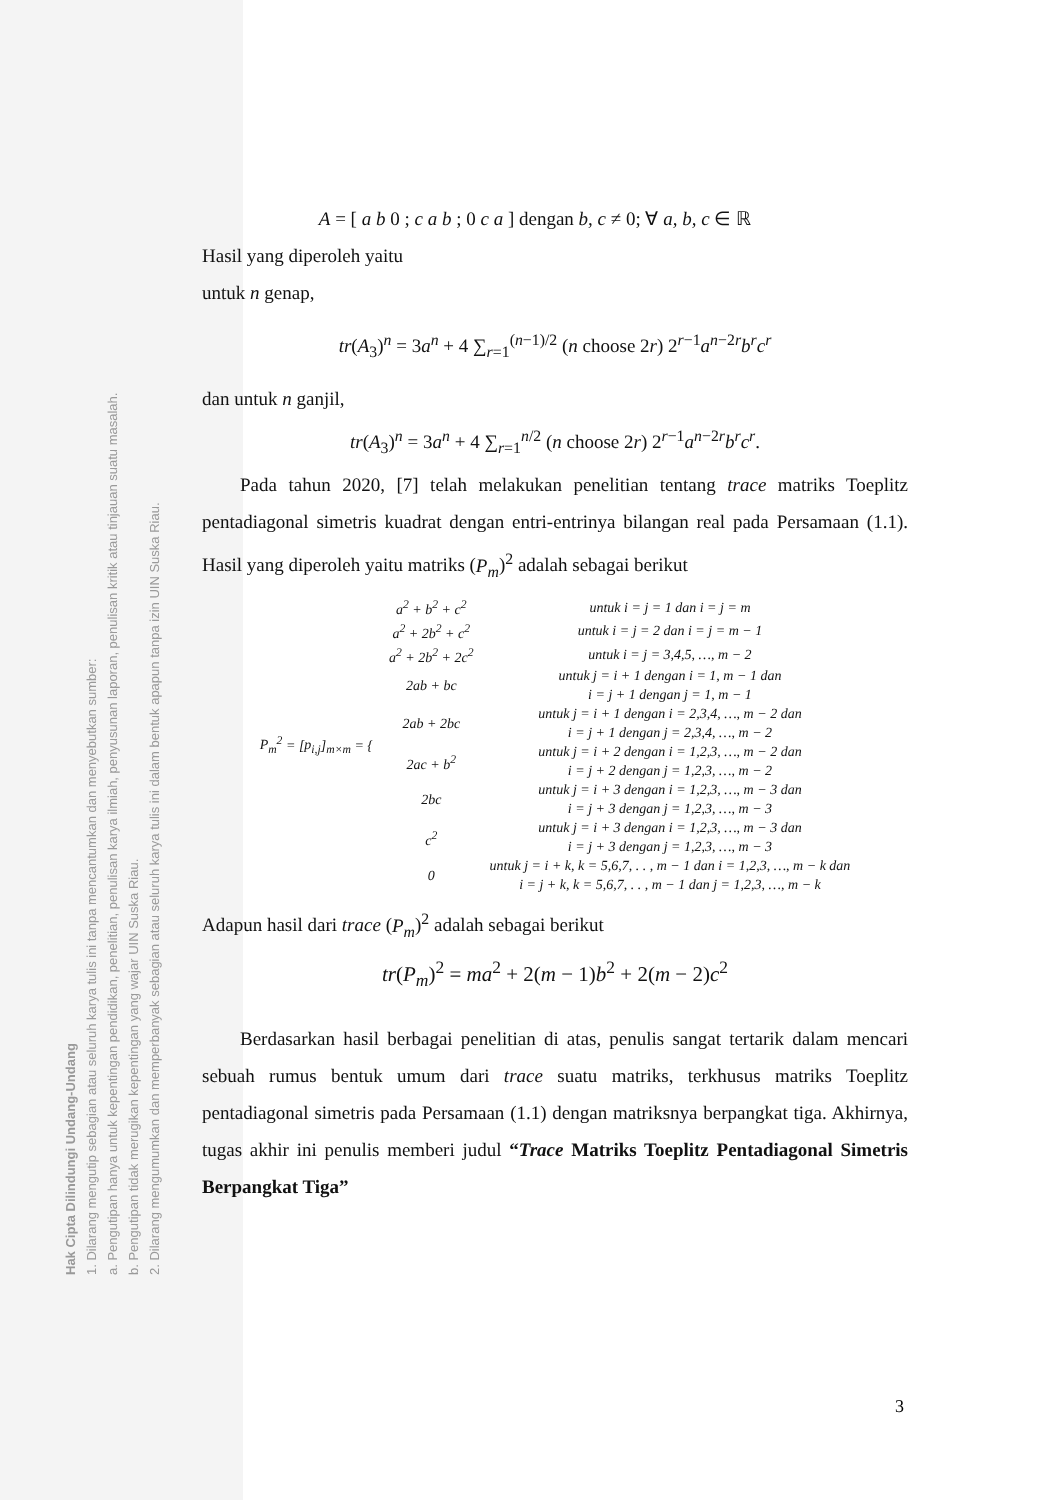Hak Cipta Dilindungi Undang-Undang
1. Dilarang mengutip sebagian atau seluruh karya tulis ini tanpa mencantumkan dan menyebutkan sumber:
a. Pengutipan hanya untuk kepentingan pendidikan, penelitian, penulisan karya ilmiah, penyusunan laporan, penulisan kritik atau tinjauan suatu masalah.
b. Pengutipan tidak merugikan kepentingan yang wajar UIN Suska Riau.
2. Dilarang mengumumkan dan memperbanyak sebagian atau seluruh karya tulis ini dalam bentuk apapun tanpa izin UIN Suska Riau.
A = [ a b 0 ; c a b ; 0 c a ] dengan b, c ≠ 0; ∀ a, b, c ∈ ℝ
Hasil yang diperoleh yaitu
untuk n genap,
tr(A<sub>3</sub>)<sup>n</sup> = 3a<sup>n</sup> + 4 ∑<sub>r=1</sub><sup>(n−1)/2</sup> (n choose 2r) 2<sup>r−1</sup>a<sup>n−2r</sup>b<sup>r</sup>c<sup>r</sup>
dan untuk n ganjil,
tr(A<sub>3</sub>)<sup>n</sup> = 3a<sup>n</sup> + 4 ∑<sub>r=1</sub><sup>n/2</sup> (n choose 2r) 2<sup>r−1</sup>a<sup>n−2r</sup>b<sup>r</sup>c<sup>r</sup>.
Pada tahun 2020, [7] telah melakukan penelitian tentang trace matriks Toeplitz pentadiagonal simetris kuadrat dengan entri-entrinya bilangan real pada Persamaan (1.1). Hasil yang diperoleh yaitu matriks (P<sub>m</sub>)<sup>2</sup> adalah sebagai berikut
| P<sub>m</sub><sup>2</sup> = [ p<sub>i,j</sub> ]<sub>m×m</sub> = { | a<sup>2</sup> + b<sup>2</sup> + c<sup>2</sup> | untuk i = j = 1 dan i = j = m |
| | a<sup>2</sup> + 2 b<sup>2</sup> + c<sup>2</sup> | untuk i = j = 2 dan i = j = m − 1 |
| | a<sup>2</sup> + 2 b<sup>2</sup> + 2 c<sup>2</sup> | untuk i = j = 3,4,5, …, m − 2 |
| | 2 ab + bc | untuk j = i + 1 dengan i = 1, m − 1 dan i = j + 1 dengan j = 1, m − 1 |
| | 2 ab + 2 bc | untuk j = i + 1 dengan i = 2,3,4, …, m − 2 dan i = j + 1 dengan j = 2,3,4, …, m − 2 |
| | 2 ac + b<sup>2</sup> | untuk j = i + 2 dengan i = 1,2,3, …, m − 2 dan i = j + 2 dengan j = 1,2,3, …, m − 2 |
| | 2 bc | untuk j = i + 3 dengan i = 1,2,3, …, m − 3 dan i = j + 3 dengan j = 1,2,3, …, m − 3 |
| | c<sup>2</sup> | untuk j = i + 3 dengan i = 1,2,3, …, m − 3 dan i = j + 3 dengan j = 1,2,3, …, m − 3 |
| | 0 | untuk j = i + k, k = 5,6,7, . . , m − 1 dan i = 1,2,3, …, m − k dan i = j + k, k = 5,6,7, . . , m − 1 dan j = 1,2,3, …, m − k |
Adapun hasil dari trace (P<sub>m</sub>)<sup>2</sup> adalah sebagai berikut
tr(P<sub>m</sub>)<sup>2</sup> = ma<sup>2</sup> + 2(m − 1)b<sup>2</sup> + 2(m − 2)c<sup>2</sup>
Berdasarkan hasil berbagai penelitian di atas, penulis sangat tertarik dalam mencari sebuah rumus bentuk umum dari trace suatu matriks, terkhusus matriks Toeplitz pentadiagonal simetris pada Persamaan (1.1) dengan matriksnya berpangkat tiga. Akhirnya, tugas akhir ini penulis memberi judul “Trace Matriks Toeplitz Pentadiagonal Simetris Berpangkat Tiga”
3